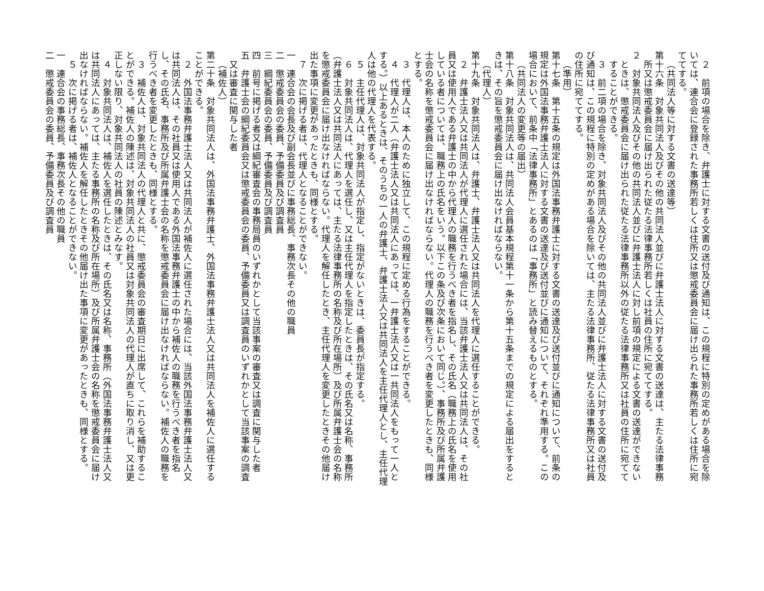２　前項の場合を除き、弁護士に対する文書の送付及び通知は、この規程に特別の定めがある場合を除いては、連合会に登録された事務所若しくは住所又は懲戒委員会に届け出られた事務所若しくは住所に宛ててする。
（共同法人等に対する文書の送達等）
第十六条　対象共同法人及びその他の共同法人並びに弁護士法人に対する文書の送達は、主たる法律事務所又は懲戒委員会に届け出られた従たる法律事務所若しくは社員の住所に宛ててする。
２　対象共同法人及びその他の共同法人並びに弁護士法人に対し前項の規定による文書の送達ができないときは、懲戒委員会に届け出られた従たる法律事務所以外の従たる法律事務所又は社員の住所に宛ててすることができる。
３　前二項の場合を除き、対象共同法人及びその他の共同法人並びに弁護士法人に対する文書の送付及び通知は、この規程に特別の定めがある場合を除いては、主たる法律事務所、従たる法律事務所又は社員の住所に宛ててする。
（準用）
第十七条　第十五条の規定は外国法事務弁護士に対する文書の送達及び送付並びに通知について、前条の規定は外国法事務弁護士法人に対する文書の送達及び送付並びに通知について、それぞれ準用する。この場合において、前条中「法律事務所」とあるのは「事務所」と読み替えるものとする。
（共同法人の変更等の届出）
第十八条　対象共同法人は、共同法人会員基本規程第十一条から第十五条までの規定による届出をするときは、その旨を懲戒委員会に届け出なければならない。
（代理人）
第十九条　対象共同法人は、弁護士、弁護士法人又は共同法人を代理人に選任することができる。
２　弁護士法人又は共同法人が代理人に選任された場合には、当該弁護士法人又は共同法人は、その社員又は使用人である弁護士の中から代理人の職務を行うべき者を指名し、その氏名（職務上の氏名を使用している者については、職務上の氏名をいう。以下この条及び次条において同じ。）、事務所及び所属弁護士会の名称を懲戒委員会に届け出なければならない。代理人の職務を行うべき者を変更したときも、同様とする。
３　代理人は、本人のために独立して、この規程に定める行為をすることができる。
４　代理人が二人（弁護士法人又は共同法人にあっては、一弁護士法人又は一共同法人をもって一人とする。）以上あるときは、そのうちの一人の弁護士、弁護士法人又は共同法人を主任代理人とし、主任代理人は他の代理人を代表する。
５　主任代理人は、対象共同法人が指定し、指定がないときは、委員長が指定する。
６　対象共同法人は、代理人を選任し、又は主任代理人を指定したときは、その氏名又は名称、事務所（弁護士法人又は共同法人にあっては、主たる法律事務所の名称及び所在場所）及び所属弁護士会の名称を懲戒委員会に届け出なければならない。代理人を解任したとき、主任代理人を変更したときその他届け出た事項に変更があったときも、同様とする。
７　次に掲げる者は、代理人となることができない。
一　連合会の会長及び副会長並びに事務総長、事務次長その他の職員
二　懲戒委員会の委員、予備委員及び調査員
三　綱紀委員会の委員、予備委員及び調査員
四　前号に掲げる者又は綱紀審査会の事務局員のいずれかとして当該事案の審査又は調査に関与した者
五　弁護士会の綱紀委員会又は懲戒委員会の委員、予備委員又は調査員のいずれかとして当該事案の調査又は審査に関与した者
（補佐人）
第二十条　対象共同法人は、外国法事務弁護士、外国法事務弁護士法人又は共同法人を補佐人に選任することができる。
２　外国法事務弁護士法人又は共同法人が補佐人に選任された場合には、当該外国法事務弁護士法人又は共同法人は、その社員又は使用人である外国法事務弁護士の中から補佐人の職務を行うべき者を指名し、その氏名、事務所及び所属弁護士会の名称を懲戒委員会に届け出なければならない。補佐人の職務を行うべき者を変更したときも、同様とする。
３　補佐人は、対象共同法人の代理人と共に、懲戒委員会の審査期日に出席して、これらを補助することができる。補佐人の陳述は、対象共同法人の社員又は対象共同法人の代理人が直ちに取り消し、又は更正しない限り、対象共同法人の社員の陳述とみなす。
４　対象共同法人は、補佐人を選任したときは、その氏名又は名称、事務所（外国法事務弁護士法人又は共同法人にあっては、主たる事務所の名称及び所在場所）及び所属弁護士会の名称を懲戒委員会に届け出なければならない。補佐人を解任したときその他届け出た事項に変更があったときも、同様とする。
５　次に掲げる者は、補佐人となることができない。
一　連合会の事務総長、事務次長その他の職員
二　懲戒委員会の委員、予備委員及び調査員